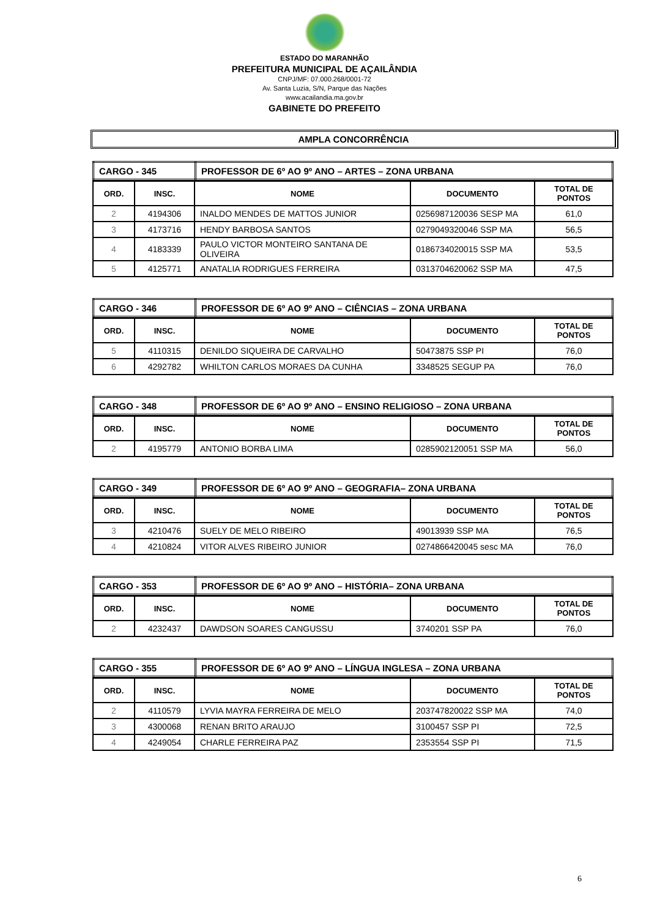ESTADO DO MARANHÃO
PREFEITURA MUNICIPAL DE AÇAILÂNDIA
CNPJ/MF: 07.000.268/0001-72
Av. Santa Luzia, S/N, Parque das Nações
www.acailandia.ma.gov.br
GABINETE DO PREFEITO
AMPLA CONCORRÊNCIA
| CARGO - 345 | PROFESSOR DE 6º AO 9º ANO – ARTES – ZONA URBANA |
| ORD. | INSC. | NOME | DOCUMENTO | TOTAL DE PONTOS |
| --- | --- | --- | --- | --- |
| 2 | 4194306 | INALDO MENDES DE MATTOS JUNIOR | 0256987120036 SESP MA | 61,0 |
| 3 | 4173716 | HENDY BARBOSA SANTOS | 0279049320046 SSP MA | 56,5 |
| 4 | 4183339 | PAULO VICTOR MONTEIRO SANTANA DE OLIVEIRA | 0186734020015 SSP MA | 53,5 |
| 5 | 4125771 | ANATALIA RODRIGUES FERREIRA | 0313704620062 SSP MA | 47,5 |
| CARGO - 346 | PROFESSOR DE 6º AO 9º ANO – CIÊNCIAS – ZONA URBANA |
| ORD. | INSC. | NOME | DOCUMENTO | TOTAL DE PONTOS |
| --- | --- | --- | --- | --- |
| 5 | 4110315 | DENILDO SIQUEIRA DE CARVALHO | 50473875 SSP PI | 76,0 |
| 6 | 4292782 | WHILTON CARLOS MORAES DA CUNHA | 3348525 SEGUP PA | 76,0 |
| CARGO - 348 | PROFESSOR DE 6º AO 9º ANO – ENSINO RELIGIOSO – ZONA URBANA |
| ORD. | INSC. | NOME | DOCUMENTO | TOTAL DE PONTOS |
| --- | --- | --- | --- | --- |
| 2 | 4195779 | ANTONIO BORBA LIMA | 0285902120051 SSP MA | 56,0 |
| CARGO - 349 | PROFESSOR DE 6º AO 9º ANO – GEOGRAFIA– ZONA URBANA |
| ORD. | INSC. | NOME | DOCUMENTO | TOTAL DE PONTOS |
| --- | --- | --- | --- | --- |
| 3 | 4210476 | SUELY DE MELO RIBEIRO | 49013939 SSP MA | 76,5 |
| 4 | 4210824 | VITOR ALVES RIBEIRO JUNIOR | 0274866420045 sesc MA | 76,0 |
| CARGO - 353 | PROFESSOR DE 6º AO 9º ANO – HISTÓRIA– ZONA URBANA |
| ORD. | INSC. | NOME | DOCUMENTO | TOTAL DE PONTOS |
| --- | --- | --- | --- | --- |
| 2 | 4232437 | DAWDSON SOARES CANGUSSU | 3740201 SSP PA | 76,0 |
| CARGO - 355 | PROFESSOR DE 6º AO 9º ANO – LÍNGUA INGLESA – ZONA URBANA |
| ORD. | INSC. | NOME | DOCUMENTO | TOTAL DE PONTOS |
| --- | --- | --- | --- | --- |
| 2 | 4110579 | LYVIA MAYRA FERREIRA DE MELO | 203747820022 SSP MA | 74,0 |
| 3 | 4300068 | RENAN BRITO ARAUJO | 3100457 SSP PI | 72,5 |
| 4 | 4249054 | CHARLE FERREIRA PAZ | 2353554 SSP PI | 71,5 |
6